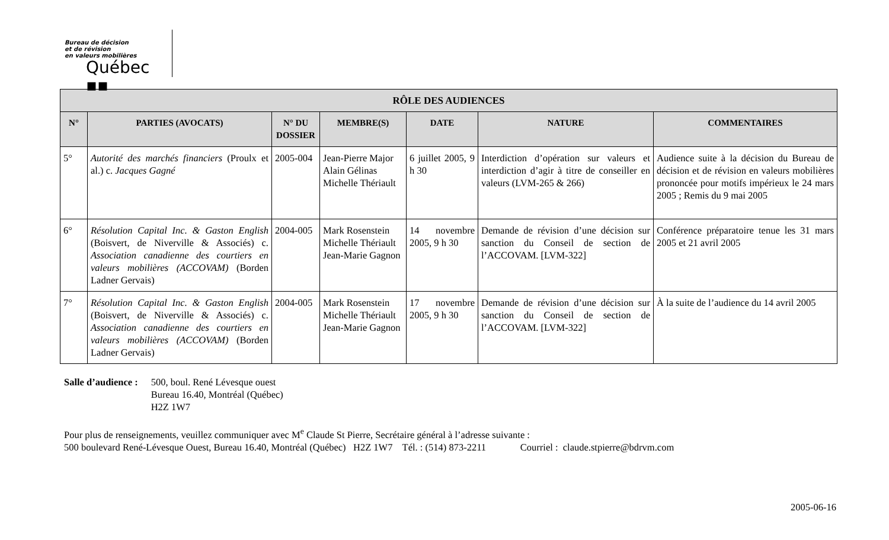Bureau de décision
et de révision
en valeurs mobilières
Québec ▪▪
| RÔLE DES AUDIENCES | | | | | | |
| --- | --- | --- | --- | --- | --- | --- |
| N° | PARTIES (AVOCATS) | N° DU DOSSIER | MEMBRE(S) | DATE | NATURE | COMMENTAIRES |
| 5° | Autorité des marchés financiers (Proulx et al.) c. Jacques Gagné | 2005-004 | Jean-Pierre Major Alain Gélinas Michelle Thériault | 6 juillet 2005, 9 h 30 | Interdiction d’opération sur valeurs et interdiction d’agir à titre de conseiller en valeurs (LVM-265 & 266) | Audience suite à la décision du Bureau de décision et de révision en valeurs mobilières prononcée pour motifs impérieux le 24 mars 2005 ; Remis du 9 mai 2005 |
| 6° | Résolution Capital Inc. & Gaston English (Boisvert, de Niverville & Associés) c. Association canadienne des courtiers en valeurs mobilières (ACCOVAM) (Borden Ladner Gervais) | 2004-005 | Mark Rosenstein Michelle Thériault Jean-Marie Gagnon | 14 novembre 2005, 9 h 30 | Demande de révision d’une décision sur sanction du Conseil de section de l’ACCOVAM. [LVM-322] | Conférence préparatoire tenue les 31 mars 2005 et 21 avril 2005 |
| 7° | Résolution Capital Inc. & Gaston English (Boisvert, de Niverville & Associés) c. Association canadienne des courtiers en valeurs mobilières (ACCOVAM) (Borden Ladner Gervais) | 2004-005 | Mark Rosenstein Michelle Thériault Jean-Marie Gagnon | 17 novembre 2005, 9 h 30 | Demande de révision d’une décision sur sanction du Conseil de section de l’ACCOVAM. [LVM-322] | À la suite de l’audience du 14 avril 2005 |
| Salle d’audience : | 500, boul. René Lévesque ouest Bureau 16.40, Montréal (Québec) H2Z 1W7 |
Pour plus de renseignements, veuillez communiquer avec M<sup>e</sup> Claude St Pierre, Secrétaire général à l’adresse suivante :
500 boulevard René-Lévesque Ouest, Bureau 16.40, Montréal (Québec) H2Z 1W7 Tél. : (514) 873-2211 Courriel : claude.stpierre@bdrvm.com
2005-06-16